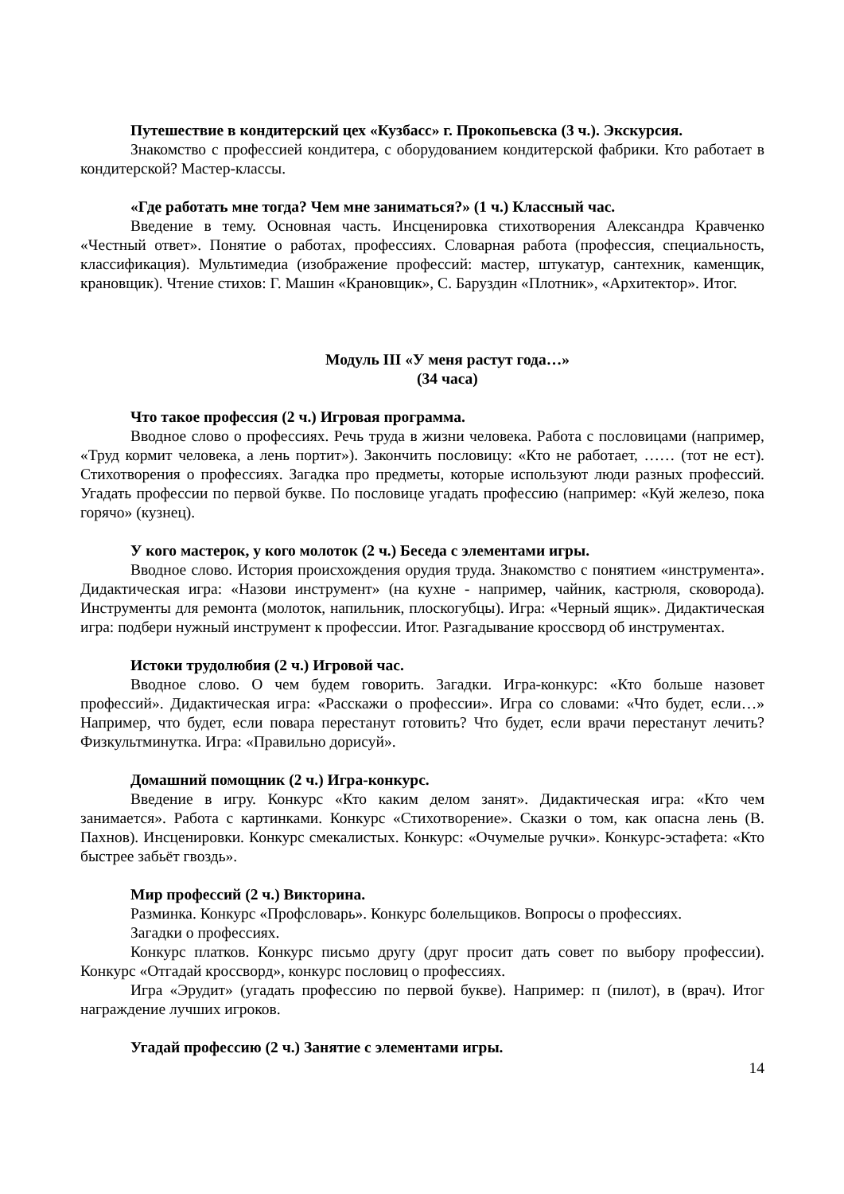Путешествие в кондитерский цех «Кузбасс» г. Прокопьевска (3 ч.). Экскурсия.
Знакомство с профессией кондитера, с оборудованием кондитерской фабрики. Кто работает в кондитерской? Мастер-классы.
«Где работать мне тогда? Чем мне заниматься?» (1 ч.) Классный час.
Введение в тему. Основная часть. Инсценировка стихотворения Александра Кравченко «Честный ответ». Понятие о работах, профессиях. Словарная работа (профессия, специальность, классификация). Мультимедиа (изображение профессий: мастер, штукатур, сантехник, каменщик, крановщик). Чтение стихов: Г. Машин «Крановщик», С. Баруздин «Плотник», «Архитектор». Итог.
Модуль III «У меня растут года…»
(34 часа)
Что такое профессия (2 ч.) Игровая программа.
Вводное слово о профессиях. Речь труда в жизни человека. Работа с пословицами (например, «Труд кормит человека, а лень портит»). Закончить пословицу: «Кто не работает, …… (тот не ест). Стихотворения о профессиях. Загадка про предметы, которые используют люди разных профессий. Угадать профессии по первой букве. По пословице угадать профессию (например: «Куй железо, пока горячо» (кузнец).
У кого мастерок, у кого молоток (2 ч.) Беседа с элементами игры.
Вводное слово. История происхождения орудия труда. Знакомство с понятием «инструмента». Дидактическая игра: «Назови инструмент» (на кухне - например, чайник, кастрюля, сковорода). Инструменты для ремонта (молоток, напильник, плоскогубцы). Игра: «Черный ящик». Дидактическая игра: подбери нужный инструмент к профессии. Итог. Разгадывание кроссворд об инструментах.
Истоки трудолюбия (2 ч.) Игровой час.
Вводное слово. О чем будем говорить. Загадки. Игра-конкурс: «Кто больше назовет профессий». Дидактическая игра: «Расскажи о профессии». Игра со словами: «Что будет, если…» Например, что будет, если повара перестанут готовить? Что будет, если врачи перестанут лечить? Физкультминутка. Игра: «Правильно дорисуй».
Домашний помощник (2 ч.) Игра-конкурс.
Введение в игру. Конкурс «Кто каким делом занят». Дидактическая игра: «Кто чем занимается». Работа с картинками. Конкурс «Стихотворение». Сказки о том, как опасна лень (В. Пахнов). Инсценировки. Конкурс смекалистых. Конкурс: «Очумелые ручки». Конкурс-эстафета: «Кто быстрее забьёт гвоздь».
Мир профессий (2 ч.) Викторина.
Разминка. Конкурс «Профсловарь». Конкурс болельщиков. Вопросы о профессиях.
Загадки о профессиях.
Конкурс платков. Конкурс письмо другу (друг просит дать совет по выбору профессии). Конкурс «Отгадай кроссворд», конкурс пословиц о профессиях.
Игра «Эрудит» (угадать профессию по первой букве). Например: п (пилот), в (врач). Итог награждение лучших игроков.
Угадай профессию (2 ч.) Занятие с элементами игры.
14